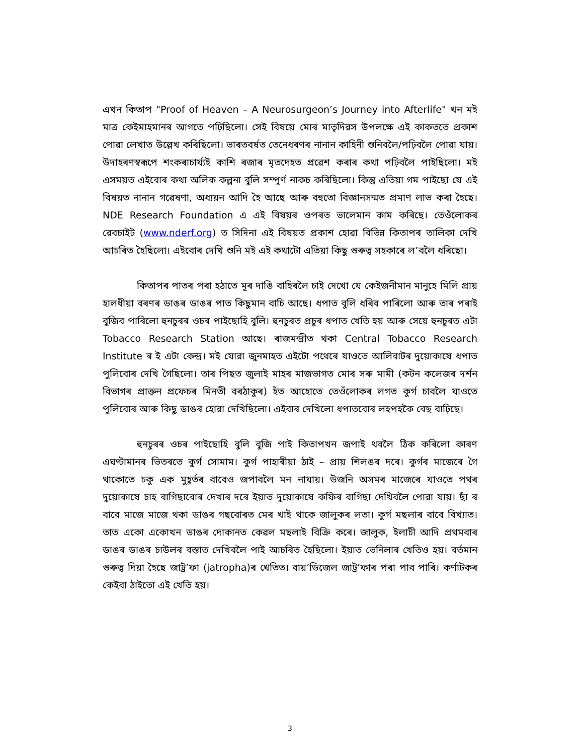এখন কিতাপ "Proof of Heaven – A Neurosurgeon’s Journey into Afterlife" খন মই মাত্ৰ কেইমাহমানৰ আগতে পঢ়িছিলো। সেই বিষয়ে মোৰ মাতৃদিৱস উপলক্ষে এই কাকততে প্ৰকাশ পোৱা লেখাত উল্লেখ কৰিছিলো। ভাৰতবৰ্ষত তেনেধৰণৰ নানান কাহিনী শুনিবলৈ/পঢ়িবলৈ পোৱা যায়। উদাহৰণস্বৰূপে শংকৰাচাৰ্য্যই কাশি ৰজাৰ মৃতদেহত প্ৰৱেশ কৰাৰ কথা পঢ়িবলৈ পাইছিলো। মই এসময়ত এইবোৰ কথা অলিক কল্পনা বুলি সম্পূৰ্ণ নাকচ কৰিছিলো। কিন্তু এতিয়া গম পাইছো যে এই বিষয়ত নানান গৱেষণা, অধ্যয়ন আদি হৈ আছে আৰু বহুতো বিজ্ঞানসন্মত প্ৰমাণ লাভ কৰা হৈছে। NDE Research Foundation এ এই বিষয়ৰ ওপৰত ভালেমান কাম কৰিছে। তেওঁলোকৰ ৱেবচাইট (www.nderf.org) ত সিদিনা এই বিষয়ত প্ৰকাশ হোৱা বিভিন্ন কিতাপৰ তালিকা দেখি আচৰিত হৈছিলো। এইবোৰ দেখি শুনি মই এই কথাটো এতিয়া কিছু গুৰুত্ব সহকাৰে ল’বলৈ ধৰিছো।
কিতাপৰ পাতৰ পৰা হঠাতে মূৰ দাঙি বাহিৰলৈ চাই দেখো যে কেইজনীমান মানুহে মিলি প্ৰায় হালধীয়া বৰণৰ ডাঙৰ ডাঙৰ পাত কিছুমান বাচি আছে। ধপাত বুলি ধৰিব পাৰিলো আৰু তাৰ পৰাই বুজিব পাৰিলো হুনচুৰৰ ওচৰ পাইছোহি বুলি। হুনচুৰত প্ৰচুৰ ধপাত খেতি হয় আৰু সেয়ে হুনচুৰত এটা Tobacco Research Station আছে। ৰাজমন্দ্ৰীত থকা Central Tobacco Research Institute ৰ ই এটা কেন্দ্ৰ। মই যোৱা জুনমাহত এইটো পথেৰে যাওতে আলিবাটৰ দুয়োকাষে ধপাত পুলিবোৰ দেখি গৈছিলো। তাৰ পিছত জুলাই মাহৰ মাজভাগত মোৰ সৰু মামী (কটন কলেজৰ দৰ্শন বিভাগৰ প্ৰাক্তন প্ৰফেচৰ মিনতী বৰঠাকুৰ) হঁত আহোতে তেওঁলোকৰ লগত কুৰ্গ চাবলৈ যাওতে পুলিবোৰ আৰু কিছু ডাঙৰ হোৱা দেখিছিলো। এইবাৰ দেখিলো ধপাতবোৰ লহপহকৈ বেছ বাঢ়িছে।
হুনচুৰৰ ওচৰ পাইছোহি বুলি বুজি পাই কিতাপখন জপাই থবলৈ ঠিক কৰিলো কাৰণ এঘণ্টামানৰ ভিতৰতে কুৰ্গ সোমাম। কুৰ্গ পাহাৰীয়া ঠাই – প্ৰায় শিলঙৰ দৰে। কুৰ্গৰ মাজেৰে গৈ থাকোতে চকু এক মুহূৰ্তৰ বাবেও জপাবলৈ মন নাযায়। উজনি অসমৰ মাজেৰে যাওতে পথৰ দুয়োকাষে চাহ বাগিছাবোৰ দেখাৰ দৰে ইয়াত দুয়োকাষে কফিৰ বাগিছা দেখিবলৈ পোৱা যায়। ছাঁ ৰ বাবে মাজে মাজে থকা ডাঙৰ গছবোৰত মেৰ খাই থাকে জালুকৰ লতা। কুৰ্গ মছলাৰ বাবে বিখ্যাত। তাত একো একোখন ডাঙৰ দোকানত কেৱল মছলাই বিক্ৰি কৰে। জালুক, ইলাচী আদি প্ৰথমবাৰ ডাঙৰ ডাঙৰ চাউলৰ বস্তাত দেখিবলৈ পাই আচৰিত হৈছিলো। ইয়াত ভেনিলাৰ খেতিও হয়। বৰ্তমান গুৰুত্ব দিয়া হৈছে জাট্ৰ’ফা (jatropha)ৰ খেতিত। বায়’ডিজেল জাট্ৰ’ফাৰ পৰা পাব পাৰি। কৰ্ণাটকৰ কেইবা ঠাইতো এই খেতি হয়।
3